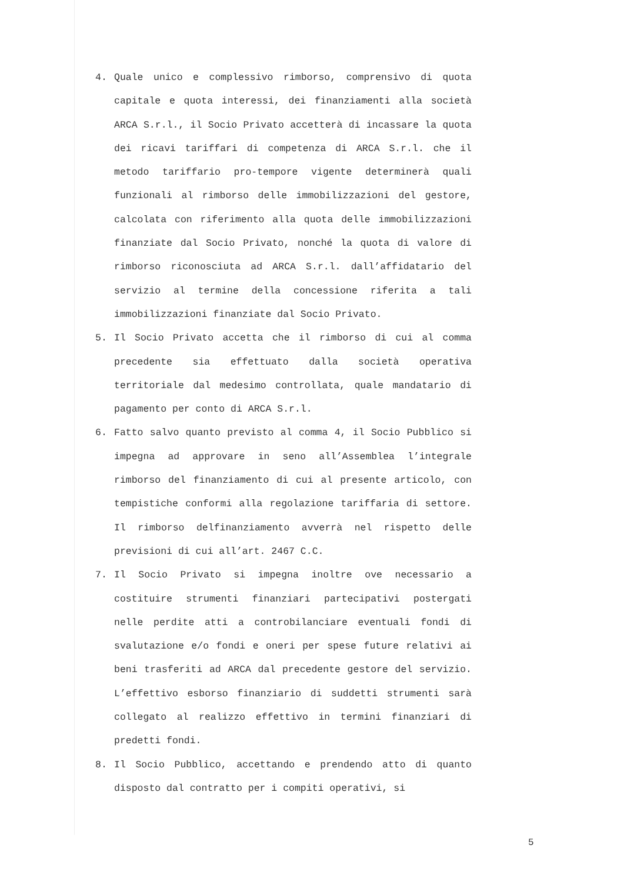4. Quale unico e complessivo rimborso, comprensivo di quota capitale e quota interessi, dei finanziamenti alla società ARCA S.r.l., il Socio Privato accetterà di incassare la quota dei ricavi tariffari di competenza di ARCA S.r.l. che il metodo tariffario pro-tempore vigente determinerà quali funzionali al rimborso delle immobilizzazioni del gestore, calcolata con riferimento alla quota delle immobilizzazioni finanziate dal Socio Privato, nonché la quota di valore di rimborso riconosciuta ad ARCA S.r.l. dall’affidatario del servizio al termine della concessione riferita a tali immobilizzazioni finanziate dal Socio Privato.
5. Il Socio Privato accetta che il rimborso di cui al comma precedente sia effettuato dalla società operativa territoriale dal medesimo controllata, quale mandatario di pagamento per conto di ARCA S.r.l.
6. Fatto salvo quanto previsto al comma 4, il Socio Pubblico si impegna ad approvare in seno all’Assemblea l’integrale rimborso del finanziamento di cui al presente articolo, con tempistiche conformi alla regolazione tariffaria di settore. Il rimborso delfinanziamento avverrà nel rispetto delle previsioni di cui all’art. 2467 C.C.
7. Il Socio Privato si impegna inoltre ove necessario a costituire strumenti finanziari partecipativi postergati nelle perdite atti a controbilanciare eventuali fondi di svalutazione e/o fondi e oneri per spese future relativi ai beni trasferiti ad ARCA dal precedente gestore del servizio. L’effettivo esborso finanziario di suddetti strumenti sarà collegato al realizzo effettivo in termini finanziari di predetti fondi.
8. Il Socio Pubblico, accettando e prendendo atto di quanto disposto dal contratto per i compiti operativi, si
5